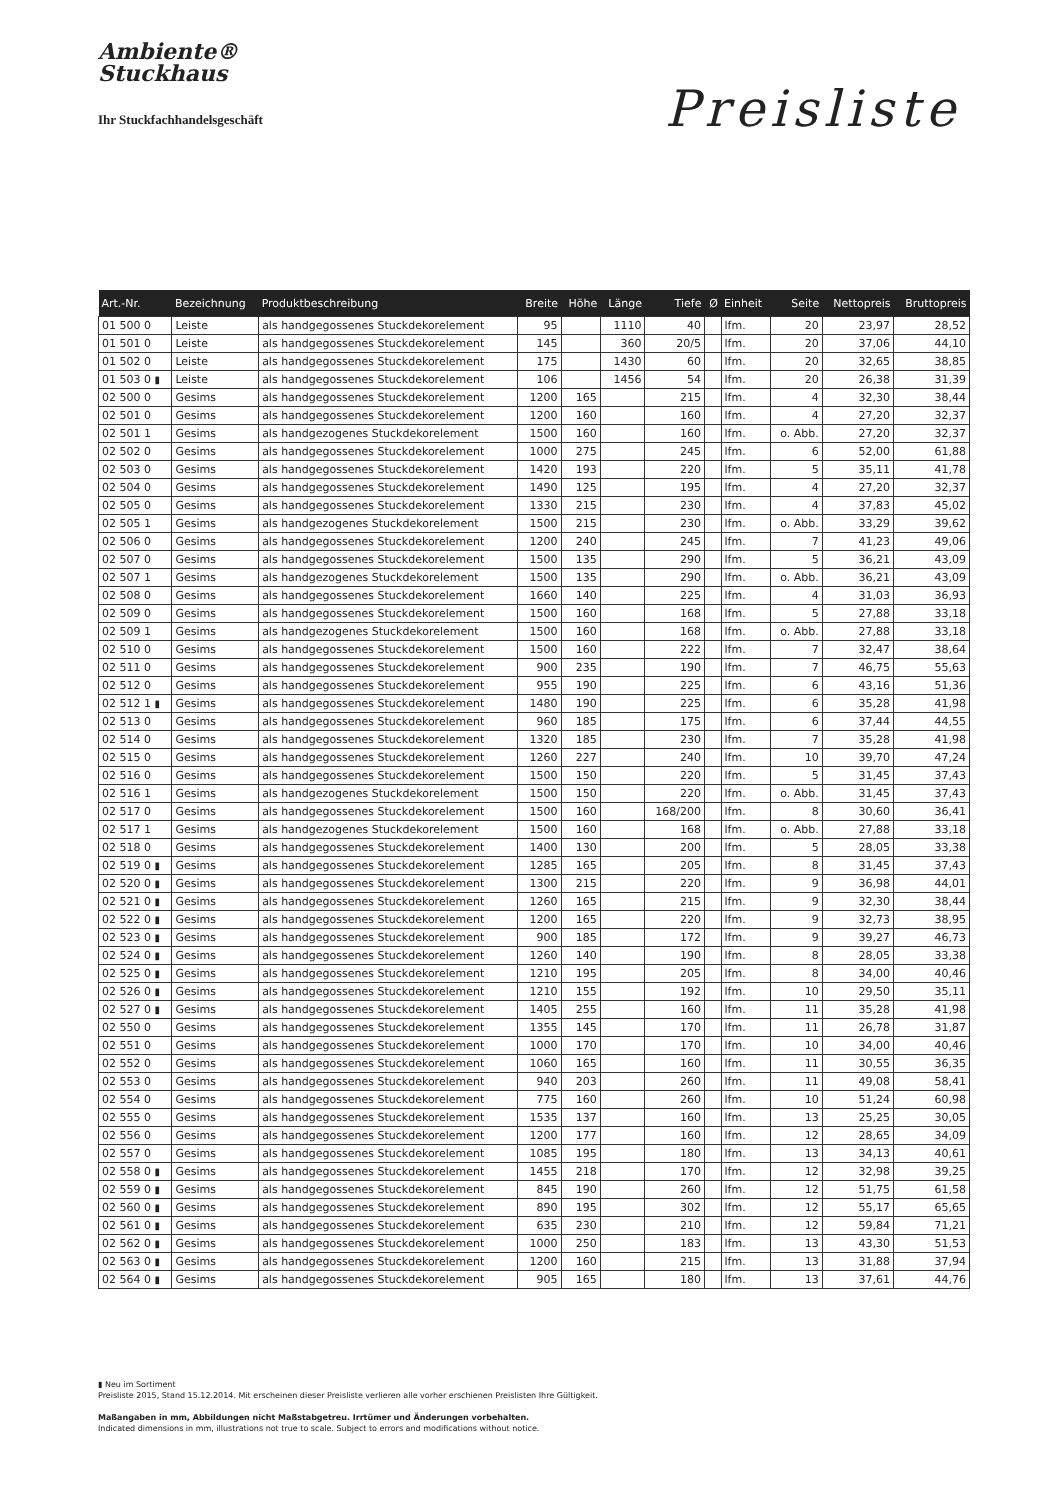Ambiente®
Stuckhaus
Ihr Stuckfachhandelsgeschäft
Preisliste
| Art.-Nr. | Bezeichnung | Produktbeschreibung | Breite | Höhe | Länge | Tiefe | Ø | Einheit | Seite | Nettopreis | Bruttopreis |
| --- | --- | --- | --- | --- | --- | --- | --- | --- | --- | --- | --- |
| 01 500 0 | Leiste | als handgegossenes Stuckdekorelement | 95 | | 1110 | 40 | | lfm. | 20 | 23,97 | 28,52 |
| 01 501 0 | Leiste | als handgegossenes Stuckdekorelement | 145 | | 360 | 20/5 | | lfm. | 20 | 37,06 | 44,10 |
| 01 502 0 | Leiste | als handgegossenes Stuckdekorelement | 175 | | 1430 | 60 | | lfm. | 20 | 32,65 | 38,85 |
| 01 503 0 ▮ | Leiste | als handgegossenes Stuckdekorelement | 106 | | 1456 | 54 | | lfm. | 20 | 26,38 | 31,39 |
| 02 500 0 | Gesims | als handgegossenes Stuckdekorelement | 1200 | 165 | | 215 | | lfm. | 4 | 32,30 | 38,44 |
| 02 501 0 | Gesims | als handgegossenes Stuckdekorelement | 1200 | 160 | | 160 | | lfm. | 4 | 27,20 | 32,37 |
| 02 501 1 | Gesims | als handgezogenes Stuckdekorelement | 1500 | 160 | | 160 | | lfm. | o. Abb. | 27,20 | 32,37 |
| 02 502 0 | Gesims | als handgegossenes Stuckdekorelement | 1000 | 275 | | 245 | | lfm. | 6 | 52,00 | 61,88 |
| 02 503 0 | Gesims | als handgegossenes Stuckdekorelement | 1420 | 193 | | 220 | | lfm. | 5 | 35,11 | 41,78 |
| 02 504 0 | Gesims | als handgegossenes Stuckdekorelement | 1490 | 125 | | 195 | | lfm. | 4 | 27,20 | 32,37 |
| 02 505 0 | Gesims | als handgegossenes Stuckdekorelement | 1330 | 215 | | 230 | | lfm. | 4 | 37,83 | 45,02 |
| 02 505 1 | Gesims | als handgezogenes Stuckdekorelement | 1500 | 215 | | 230 | | lfm. | o. Abb. | 33,29 | 39,62 |
| 02 506 0 | Gesims | als handgegossenes Stuckdekorelement | 1200 | 240 | | 245 | | lfm. | 7 | 41,23 | 49,06 |
| 02 507 0 | Gesims | als handgegossenes Stuckdekorelement | 1500 | 135 | | 290 | | lfm. | 5 | 36,21 | 43,09 |
| 02 507 1 | Gesims | als handgezogenes Stuckdekorelement | 1500 | 135 | | 290 | | lfm. | o. Abb. | 36,21 | 43,09 |
| 02 508 0 | Gesims | als handgegossenes Stuckdekorelement | 1660 | 140 | | 225 | | lfm. | 4 | 31,03 | 36,93 |
| 02 509 0 | Gesims | als handgegossenes Stuckdekorelement | 1500 | 160 | | 168 | | lfm. | 5 | 27,88 | 33,18 |
| 02 509 1 | Gesims | als handgezogenes Stuckdekorelement | 1500 | 160 | | 168 | | lfm. | o. Abb. | 27,88 | 33,18 |
| 02 510 0 | Gesims | als handgegossenes Stuckdekorelement | 1500 | 160 | | 222 | | lfm. | 7 | 32,47 | 38,64 |
| 02 511 0 | Gesims | als handgegossenes Stuckdekorelement | 900 | 235 | | 190 | | lfm. | 7 | 46,75 | 55,63 |
| 02 512 0 | Gesims | als handgegossenes Stuckdekorelement | 955 | 190 | | 225 | | lfm. | 6 | 43,16 | 51,36 |
| 02 512 1 ▮ | Gesims | als handgegossenes Stuckdekorelement | 1480 | 190 | | 225 | | lfm. | 6 | 35,28 | 41,98 |
| 02 513 0 | Gesims | als handgegossenes Stuckdekorelement | 960 | 185 | | 175 | | lfm. | 6 | 37,44 | 44,55 |
| 02 514 0 | Gesims | als handgegossenes Stuckdekorelement | 1320 | 185 | | 230 | | lfm. | 7 | 35,28 | 41,98 |
| 02 515 0 | Gesims | als handgegossenes Stuckdekorelement | 1260 | 227 | | 240 | | lfm. | 10 | 39,70 | 47,24 |
| 02 516 0 | Gesims | als handgegossenes Stuckdekorelement | 1500 | 150 | | 220 | | lfm. | 5 | 31,45 | 37,43 |
| 02 516 1 | Gesims | als handgezogenes Stuckdekorelement | 1500 | 150 | | 220 | | lfm. | o. Abb. | 31,45 | 37,43 |
| 02 517 0 | Gesims | als handgegossenes Stuckdekorelement | 1500 | 160 | | 168/200 | | lfm. | 8 | 30,60 | 36,41 |
| 02 517 1 | Gesims | als handgezogenes Stuckdekorelement | 1500 | 160 | | 168 | | lfm. | o. Abb. | 27,88 | 33,18 |
| 02 518 0 | Gesims | als handgegossenes Stuckdekorelement | 1400 | 130 | | 200 | | lfm. | 5 | 28,05 | 33,38 |
| 02 519 0 ▮ | Gesims | als handgegossenes Stuckdekorelement | 1285 | 165 | | 205 | | lfm. | 8 | 31,45 | 37,43 |
| 02 520 0 ▮ | Gesims | als handgegossenes Stuckdekorelement | 1300 | 215 | | 220 | | lfm. | 9 | 36,98 | 44,01 |
| 02 521 0 ▮ | Gesims | als handgegossenes Stuckdekorelement | 1260 | 165 | | 215 | | lfm. | 9 | 32,30 | 38,44 |
| 02 522 0 ▮ | Gesims | als handgegossenes Stuckdekorelement | 1200 | 165 | | 220 | | lfm. | 9 | 32,73 | 38,95 |
| 02 523 0 ▮ | Gesims | als handgegossenes Stuckdekorelement | 900 | 185 | | 172 | | lfm. | 9 | 39,27 | 46,73 |
| 02 524 0 ▮ | Gesims | als handgegossenes Stuckdekorelement | 1260 | 140 | | 190 | | lfm. | 8 | 28,05 | 33,38 |
| 02 525 0 ▮ | Gesims | als handgegossenes Stuckdekorelement | 1210 | 195 | | 205 | | lfm. | 8 | 34,00 | 40,46 |
| 02 526 0 ▮ | Gesims | als handgegossenes Stuckdekorelement | 1210 | 155 | | 192 | | lfm. | 10 | 29,50 | 35,11 |
| 02 527 0 ▮ | Gesims | als handgegossenes Stuckdekorelement | 1405 | 255 | | 160 | | lfm. | 11 | 35,28 | 41,98 |
| 02 550 0 | Gesims | als handgegossenes Stuckdekorelement | 1355 | 145 | | 170 | | lfm. | 11 | 26,78 | 31,87 |
| 02 551 0 | Gesims | als handgegossenes Stuckdekorelement | 1000 | 170 | | 170 | | lfm. | 10 | 34,00 | 40,46 |
| 02 552 0 | Gesims | als handgegossenes Stuckdekorelement | 1060 | 165 | | 160 | | lfm. | 11 | 30,55 | 36,35 |
| 02 553 0 | Gesims | als handgegossenes Stuckdekorelement | 940 | 203 | | 260 | | lfm. | 11 | 49,08 | 58,41 |
| 02 554 0 | Gesims | als handgegossenes Stuckdekorelement | 775 | 160 | | 260 | | lfm. | 10 | 51,24 | 60,98 |
| 02 555 0 | Gesims | als handgegossenes Stuckdekorelement | 1535 | 137 | | 160 | | lfm. | 13 | 25,25 | 30,05 |
| 02 556 0 | Gesims | als handgegossenes Stuckdekorelement | 1200 | 177 | | 160 | | lfm. | 12 | 28,65 | 34,09 |
| 02 557 0 | Gesims | als handgegossenes Stuckdekorelement | 1085 | 195 | | 180 | | lfm. | 13 | 34,13 | 40,61 |
| 02 558 0 ▮ | Gesims | als handgegossenes Stuckdekorelement | 1455 | 218 | | 170 | | lfm. | 12 | 32,98 | 39,25 |
| 02 559 0 ▮ | Gesims | als handgegossenes Stuckdekorelement | 845 | 190 | | 260 | | lfm. | 12 | 51,75 | 61,58 |
| 02 560 0 ▮ | Gesims | als handgegossenes Stuckdekorelement | 890 | 195 | | 302 | | lfm. | 12 | 55,17 | 65,65 |
| 02 561 0 ▮ | Gesims | als handgegossenes Stuckdekorelement | 635 | 230 | | 210 | | lfm. | 12 | 59,84 | 71,21 |
| 02 562 0 ▮ | Gesims | als handgegossenes Stuckdekorelement | 1000 | 250 | | 183 | | lfm. | 13 | 43,30 | 51,53 |
| 02 563 0 ▮ | Gesims | als handgegossenes Stuckdekorelement | 1200 | 160 | | 215 | | lfm. | 13 | 31,88 | 37,94 |
| 02 564 0 ▮ | Gesims | als handgegossenes Stuckdekorelement | 905 | 165 | | 180 | | lfm. | 13 | 37,61 | 44,76 |
▮ Neu im Sortiment
Preisliste 2015, Stand 15.12.2014. Mit erscheinen dieser Preisliste verlieren alle vorher erschienen Preislisten Ihre Gültigkeit.
Maßangaben in mm, Abbildungen nicht Maßstabgetreu. Irrtümer und Änderungen vorbehalten.
Indicated dimensions in mm, illustrations not true to scale. Subject to errors and modifications without notice.